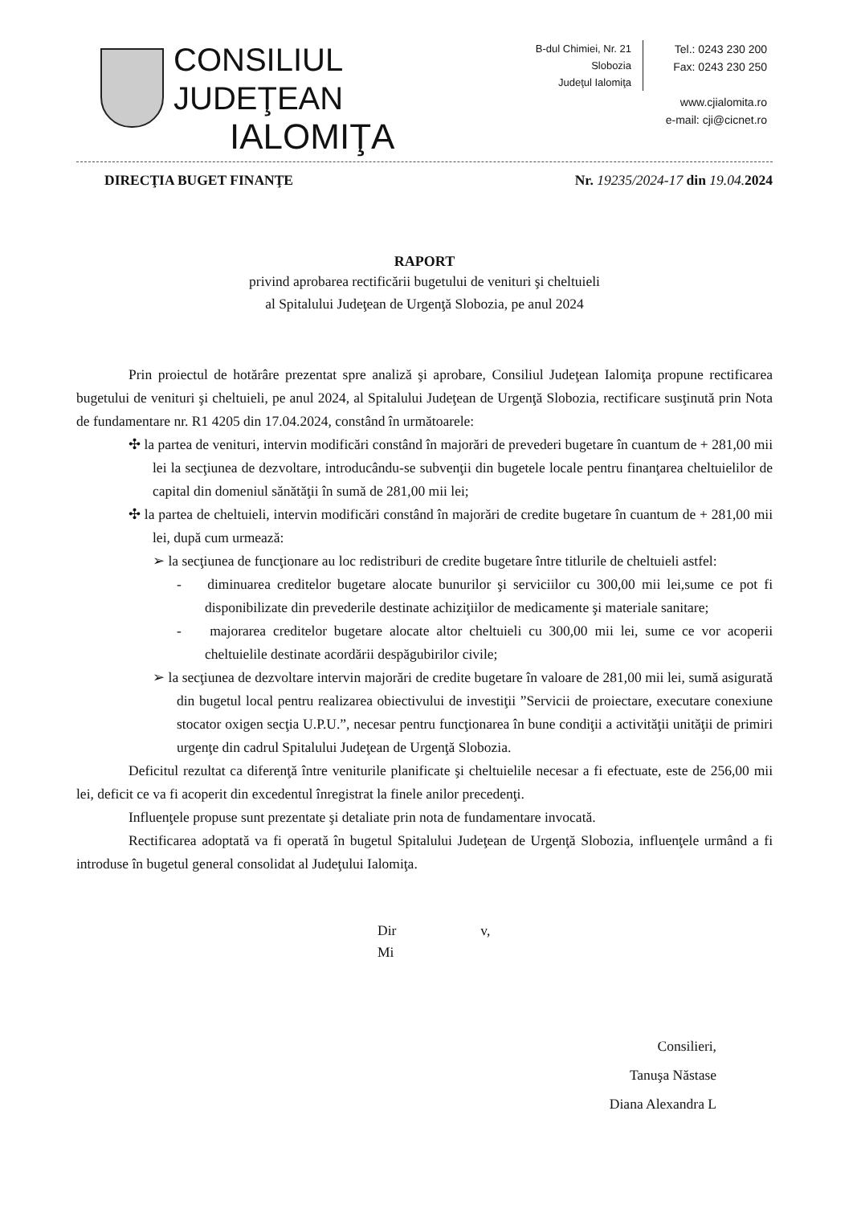CONSILIUL JUDEŢEAN
IALOMIŢA
B-dul Chimiei, Nr. 21
Slobozia
Judeţul Ialomiţa
Tel.: 0243 230 200
Fax: 0243 230 250
www.cjialomita.ro
e-mail: cji@cicnet.ro
DIRECŢIA BUGET FINANŢE Nr. 19235/2024-17 din 19.04. 2024
RAPORT
privind aprobarea rectificării bugetului de venituri şi cheltuieli
al Spitalului Judeţean de Urgenţă Slobozia, pe anul 2024
Prin proiectul de hotărâre prezentat spre analiză şi aprobare, Consiliul Judeţean Ialomiţa propune rectificarea bugetului de venituri şi cheltuieli, pe anul 2024, al Spitalului Judeţean de Urgenţă Slobozia, rectificare susţinută prin Nota de fundamentare nr. R1 4205 din 17.04.2024, constând în următoarele:
✣ la partea de venituri, intervin modificări constând în majorări de prevederi bugetare în cuantum de + 281,00 mii lei la secţiunea de dezvoltare, introducându-se subvenţii din bugetele locale pentru finanţarea cheltuielilor de capital din domeniul sănătăţii în sumă de 281,00 mii lei;
✣ la partea de cheltuieli, intervin modificări constând în majorări de credite bugetare în cuantum de + 281,00 mii lei, după cum urmează:
➢ la secţiunea de funcţionare au loc redistriburi de credite bugetare între titlurile de cheltuieli astfel:
- diminuarea creditelor bugetare alocate bunurilor şi serviciilor cu 300,00 mii lei,sume ce pot fi disponibilizate din prevederile destinate achiziţiilor de medicamente şi materiale sanitare;
- majorarea creditelor bugetare alocate altor cheltuieli cu 300,00 mii lei, sume ce vor acoperii cheltuielile destinate acordării despăgubirilor civile;
➢ la secţiunea de dezvoltare intervin majorări de credite bugetare în valoare de 281,00 mii lei, sumă asigurată din bugetul local pentru realizarea obiectivului de investiţii ”Servicii de proiectare, executare conexiune stocator oxigen secţia U.P.U.”, necesar pentru funcţionarea în bune condiţii a activităţii unităţii de primiri urgenţe din cadrul Spitalului Judeţean de Urgenţă Slobozia.
Deficitul rezultat ca diferenţă între veniturile planificate şi cheltuielile necesar a fi efectuate, este de 256,00 mii lei, deficit ce va fi acoperit din excedentul înregistrat la finele anilor precedenţi.
Influenţele propuse sunt prezentate şi detaliate prin nota de fundamentare invocată.
Rectificarea adoptată va fi operată în bugetul Spitalului Judeţean de Urgenţă Slobozia, influenţele urmând a fi introduse în bugetul general consolidat al Judeţului Ialomiţa.
Dir v,
Mi
Consilieri,
Tanuşa Năstase
Diana Alexandra L